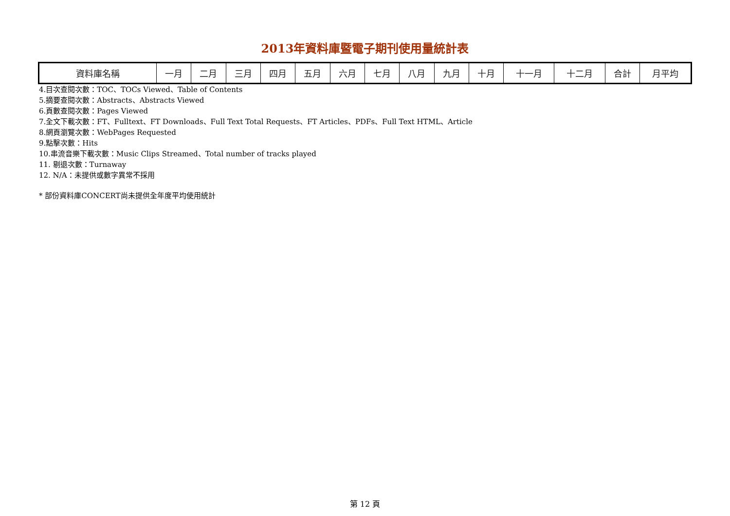2013年資料庫暨電子期刊使用量統計表
| 資料庫名稱 | 一月 | 二月 | 三月 | 四月 | 五月 | 六月 | 七月 | 八月 | 九月 | 十月 | 十一月 | 十二月 | 合計 | 月平均 |
| --- | --- | --- | --- | --- | --- | --- | --- | --- | --- | --- | --- | --- | --- | --- |
4.目次查閱次數：TOC、TOCs Viewed、Table of Contents
5.摘要查閱次數：Abstracts、Abstracts Viewed
6.頁數查閱次數：Pages Viewed
7.全文下載次數：FT、Fulltext、FT Downloads、Full Text Total Requests、FT Articles、PDFs、Full Text HTML、Article
8.網頁瀏覽次數：WebPages Requested
9.點擊次數：Hits
10.串流音樂下載次數：Music Clips Streamed、Total number of tracks played
11. 剔退次數：Turnaway
12. N/A：未提供或數字異常不採用
* 部份資料庫CONCERT尚未提供全年度平均使用統計
第 12 頁